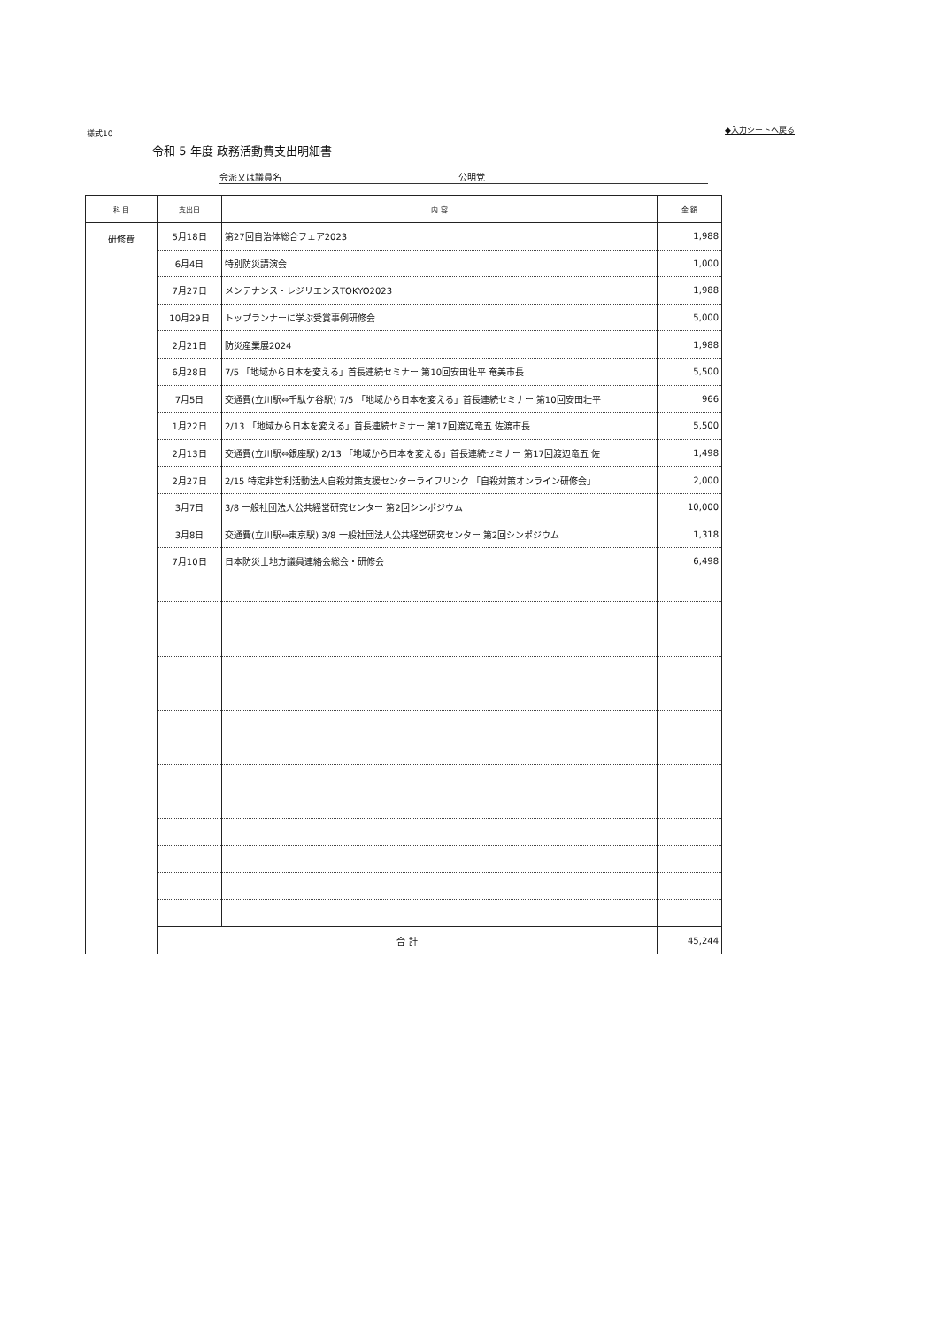様式10 ◆入力シートへ戻る
令和 5 年度 政務活動費支出明細書
会派又は議員名 公明党
| 科 目 | 支出日 | 内 容 | 金 額 |
| --- | --- | --- | --- |
| 研修費 | 5月18日 | 第27回自治体総合フェア2023 | 1,988 |
| | 6月4日 | 特別防災講演会 | 1,000 |
| | 7月27日 | メンテナンス・レジリエンスTOKYO2023 | 1,988 |
| | 10月29日 | トップランナーに学ぶ受賞事例研修会 | 5,000 |
| | 2月21日 | 防災産業展2024 | 1,988 |
| | 6月28日 | 7/5 「地域から日本を変える」首長連続セミナー 第10回安田壮平 奄美市長 | 5,500 |
| | 7月5日 | 交通費(立川駅⇔千駄ケ谷駅) 7/5 「地域から日本を変える」首長連続セミナー 第10回安田壮平 | 966 |
| | 1月22日 | 2/13 「地域から日本を変える」首長連続セミナー 第17回渡辺竜五 佐渡市長 | 5,500 |
| | 2月13日 | 交通費(立川駅⇔銀座駅) 2/13 「地域から日本を変える」首長連続セミナー 第17回渡辺竜五 佐 | 1,498 |
| | 2月27日 | 2/15 特定非営利活動法人自殺対策支援センターライフリンク 「自殺対策オンライン研修会」 | 2,000 |
| | 3月7日 | 3/8 一般社団法人公共経営研究センター 第2回シンポジウム | 10,000 |
| | 3月8日 | 交通費(立川駅⇔東京駅) 3/8 一般社団法人公共経営研究センター 第2回シンポジウム | 1,318 |
| | 7月10日 | 日本防災士地方議員連絡会総会・研修会 | 6,498 |
| | 合 計 | | 45,244 |